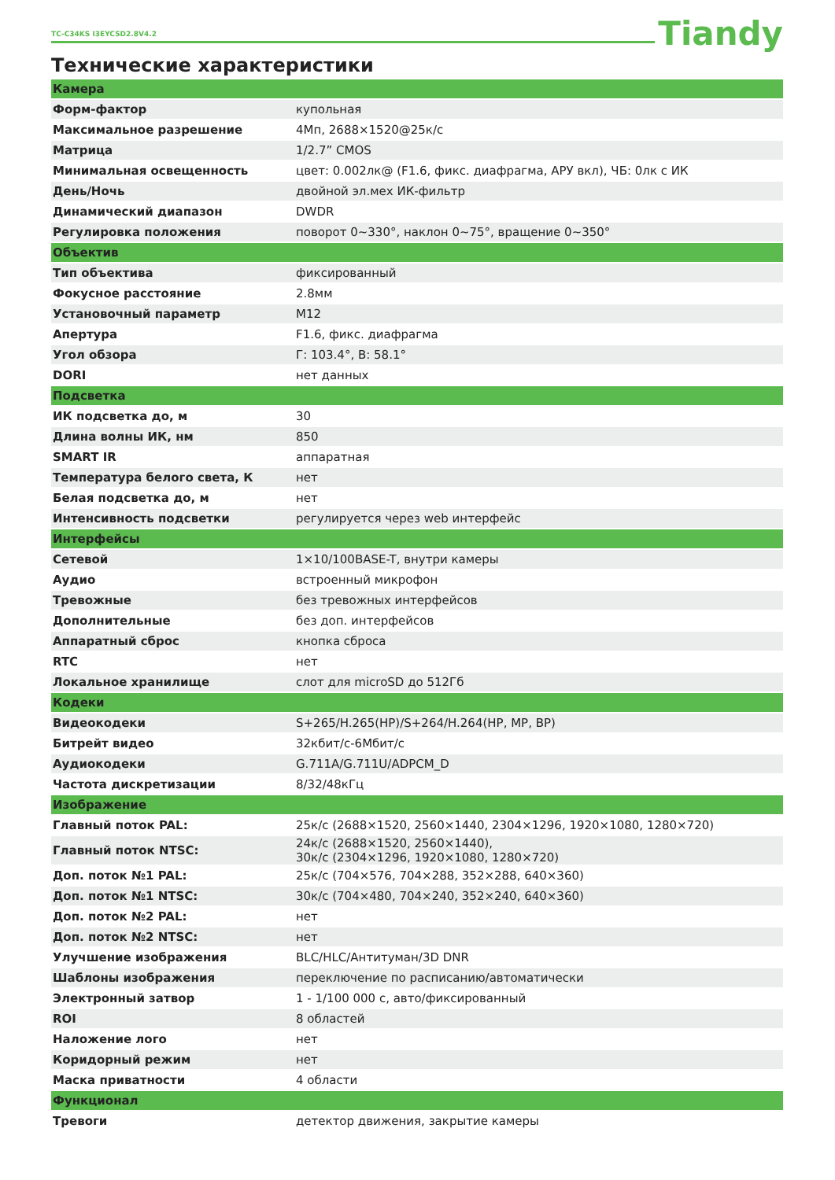TC-C34KS I3EYCSD2.8V4.2 Tiandy
Технические характеристики
| Камера | |
| Форм-фактор | купольная |
| Максимальное разрешение | 4Мп, 2688×1520@25к/с |
| Матрица | 1/2.7” CMOS |
| Минимальная освещенность | цвет: 0.002лк@ (F1.6, фикс. диафрагма, АРУ вкл), ЧБ: 0лк с ИК |
| День/Ночь | двойной эл.мех ИК-фильтр |
| Динамический диапазон | DWDR |
| Регулировка положения | поворот 0~330°, наклон 0~75°, вращение 0~350° |
| Объектив | |
| Тип объектива | фиксированный |
| Фокусное расстояние | 2.8мм |
| Установочный параметр | M12 |
| Апертура | F1.6, фикс. диафрагма |
| Угол обзора | Г: 103.4°, В: 58.1° |
| DORI | нет данных |
| Подсветка | |
| ИК подсветка до, м | 30 |
| Длина волны ИК, нм | 850 |
| SMART IR | аппаратная |
| Температура белого света, К | нет |
| Белая подсветка до, м | нет |
| Интенсивность подсветки | регулируется через web интерфейс |
| Интерфейсы | |
| Сетевой | 1×10/100BASE-T, внутри камеры |
| Аудио | встроенный микрофон |
| Тревожные | без тревожных интерфейсов |
| Дополнительные | без доп. интерфейсов |
| Аппаратный сброс | кнопка сброса |
| RTC | нет |
| Локальное хранилище | слот для microSD до 512Гб |
| Кодеки | |
| Видеокодеки | S+265/H.265(HP)/S+264/H.264(HP, MP, BP) |
| Битрейт видео | 32кбит/с-6Мбит/с |
| Аудиокодеки | G.711A/G.711U/ADPCM_D |
| Частота дискретизации | 8/32/48кГц |
| Изображение | |
| Главный поток PAL: | 25к/с (2688×1520, 2560×1440, 2304×1296, 1920×1080, 1280×720) |
| Главный поток NTSC: | 24к/с (2688×1520, 2560×1440), 30к/с (2304×1296, 1920×1080, 1280×720) |
| Доп. поток №1 PAL: | 25к/с (704×576, 704×288, 352×288, 640×360) |
| Доп. поток №1 NTSC: | 30к/с (704×480, 704×240, 352×240, 640×360) |
| Доп. поток №2 PAL: | нет |
| Доп. поток №2 NTSC: | нет |
| Улучшение изображения | BLC/HLC/Антитуман/3D DNR |
| Шаблоны изображения | переключение по расписанию/автоматически |
| Электронный затвор | 1 - 1/100 000 с, авто/фиксированный |
| ROI | 8 областей |
| Наложение лого | нет |
| Коридорный режим | нет |
| Маска приватности | 4 области |
| Функционал | |
| Тревоги | детектор движения, закрытие камеры |